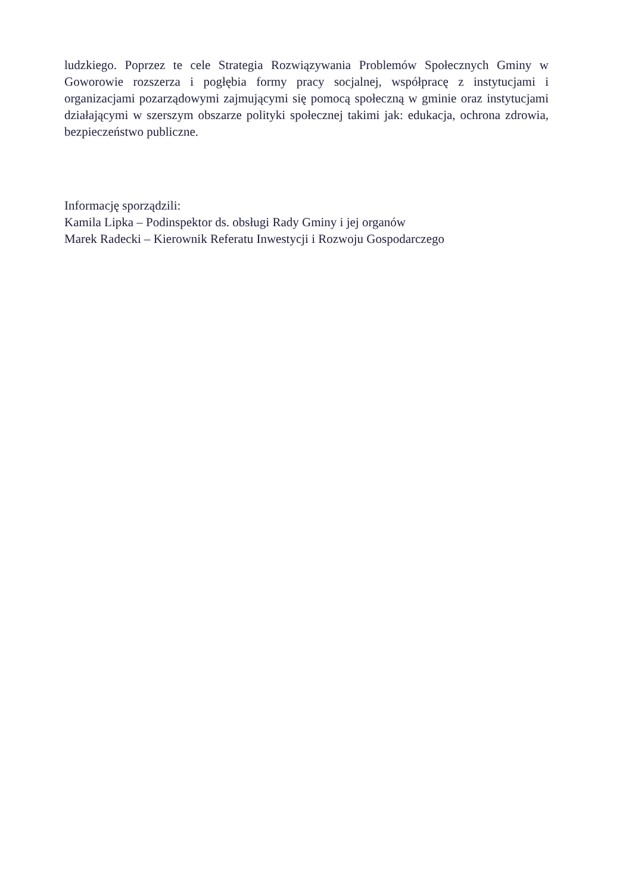ludzkiego. Poprzez te cele Strategia Rozwiązywania Problemów Społecznych Gminy w Goworowie rozszerza i pogłębia formy pracy socjalnej, współpracę z instytucjami i organizacjami pozarządowymi zajmującymi się pomocą społeczną w gminie oraz instytucjami działającymi w szerszym obszarze polityki społecznej takimi jak: edukacja, ochrona zdrowia, bezpieczeństwo publiczne.
Informację sporządzili:
Kamila Lipka – Podinspektor ds. obsługi Rady Gminy i jej organów
Marek Radecki – Kierownik Referatu Inwestycji i Rozwoju Gospodarczego